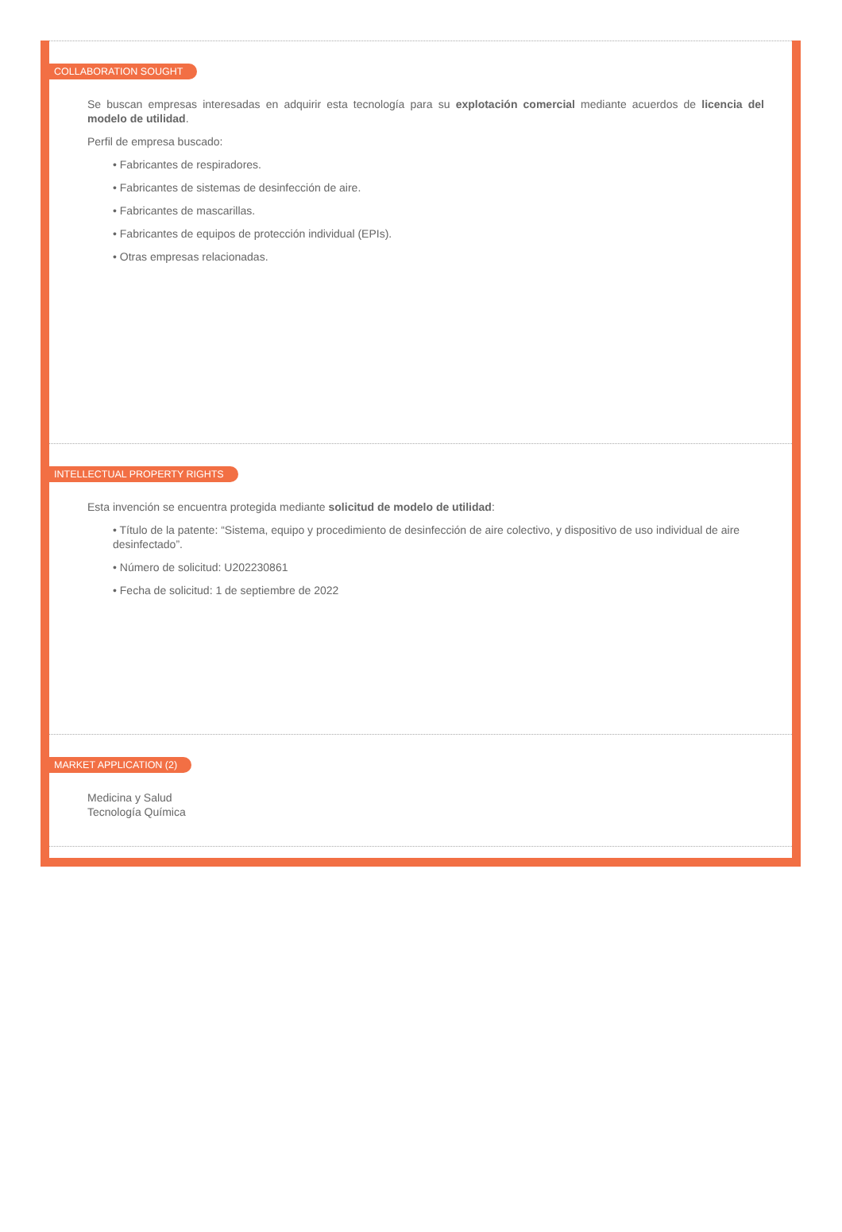COLLABORATION SOUGHT
Se buscan empresas interesadas en adquirir esta tecnología para su explotación comercial mediante acuerdos de licencia del modelo de utilidad.
Perfil de empresa buscado:
• Fabricantes de respiradores.
• Fabricantes de sistemas de desinfección de aire.
• Fabricantes de mascarillas.
• Fabricantes de equipos de protección individual (EPIs).
• Otras empresas relacionadas.
INTELLECTUAL PROPERTY RIGHTS
Esta invención se encuentra protegida mediante solicitud de modelo de utilidad:
• Título de la patente: “Sistema, equipo y procedimiento de desinfección de aire colectivo, y dispositivo de uso individual de aire desinfectado”.
• Número de solicitud: U202230861
• Fecha de solicitud: 1 de septiembre de 2022
MARKET APPLICATION (2)
Medicina y Salud
Tecnología Química